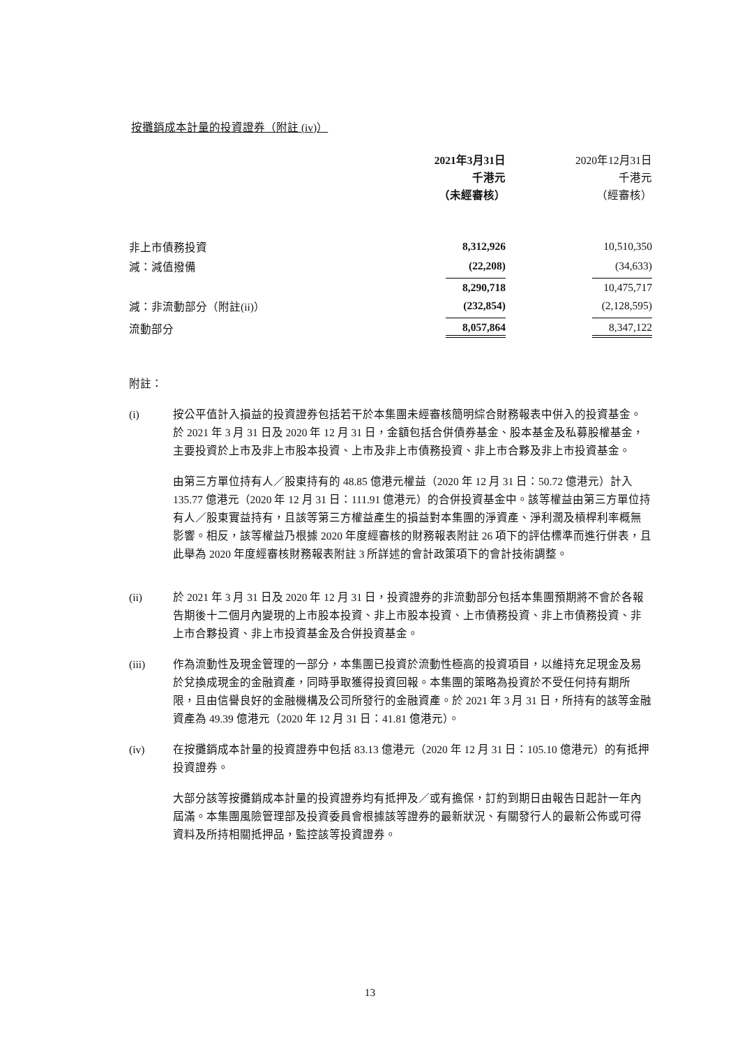按攤銷成本計量的投資證券（附註 (iv)）
| | 2021年3月31日 千港元 （未經審核） | | 2020年12月31日 千港元 （經審核） |
| --- | --- | --- | --- |
| 非上市債務投資 | 8,312,926 | | 10,510,350 |
| 減：減值撥備 | (22,208) | | (34,633) |
| | 8,290,718 | | 10,475,717 |
| 減：非流動部分（附註(ii)） | (232,854) | | (2,128,595) |
| 流動部分 | 8,057,864 | | 8,347,122 |
附註：
(i) 按公平值計入損益的投資證券包括若干於本集團未經審核簡明綜合財務報表中併入的投資基金。於 2021 年 3 月 31 日及 2020 年 12 月 31 日，金額包括合併債券基金、股本基金及私募股權基金，主要投資於上市及非上市股本投資、上市及非上市債務投資、非上市合夥及非上市投資基金。
由第三方單位持有人／股東持有的 48.85 億港元權益（2020 年 12 月 31 日：50.72 億港元）計入 135.77 億港元（2020 年 12 月 31 日：111.91 億港元）的合併投資基金中。該等權益由第三方單位持有人／股東實益持有，且該等第三方權益產生的損益對本集團的淨資產、淨利潤及槓桿利率概無影響。相反，該等權益乃根據 2020 年度經審核的財務報表附註 26 項下的評估標準而進行併表，且此舉為 2020 年度經審核財務報表附註 3 所詳述的會計政策項下的會計技術調整。
(ii) 於 2021 年 3 月 31 日及 2020 年 12 月 31 日，投資證券的非流動部分包括本集團預期將不會於各報告期後十二個月內變現的上市股本投資、非上市股本投資、上市債務投資、非上市債務投資、非上市合夥投資、非上市投資基金及合併投資基金。
(iii) 作為流動性及現金管理的一部分，本集團已投資於流動性極高的投資項目，以維持充足現金及易於兌換成現金的金融資產，同時爭取獲得投資回報。本集團的策略為投資於不受任何持有期所限，且由信譽良好的金融機構及公司所發行的金融資產。於 2021 年 3 月 31 日，所持有的該等金融資產為 49.39 億港元（2020 年 12 月 31 日：41.81 億港元）。
(iv) 在按攤銷成本計量的投資證券中包括 83.13 億港元（2020 年 12 月 31 日：105.10 億港元）的有抵押投資證券。
大部分該等按攤銷成本計量的投資證券均有抵押及／或有擔保，訂約到期日由報告日起計一年內屆滿。本集團風險管理部及投資委員會根據該等證券的最新狀況、有關發行人的最新公佈或可得資料及所持相關抵押品，監控該等投資證券。
13